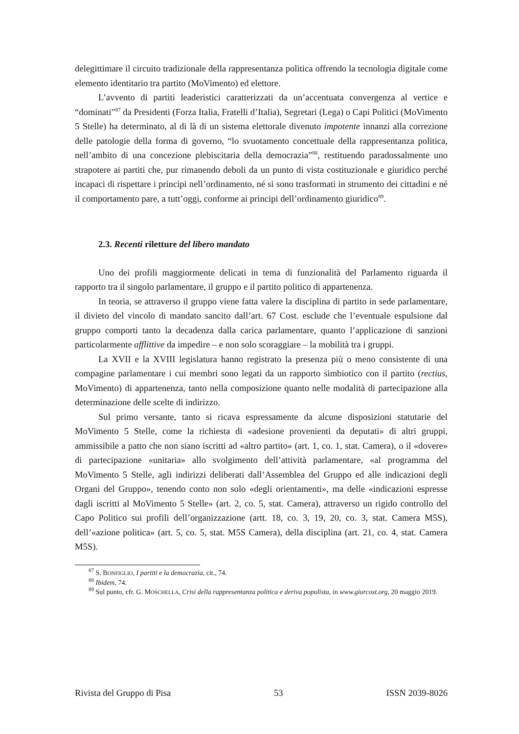delegittimare il circuito tradizionale della rappresentanza politica offrendo la tecnologia digitale come elemento identitario tra partito (MoVimento) ed elettore.
L’avvento di partiti leaderistici caratterizzati da un’accentuata convergenza al vertice e “dominati”<sup>87</sup> da Presidenti (Forza Italia, Fratelli d’Italia), Segretari (Lega) o Capi Politici (MoVimento 5 Stelle) ha determinato, al di là di un sistema elettorale divenuto impotente innanzi alla correzione delle patologie della forma di governo, “lo svuotamento concettuale della rappresentanza politica, nell’ambito di una concezione plebiscitaria della democrazia”<sup>88</sup>, restituendo paradossalmente uno strapotere ai partiti che, pur rimanendo deboli da un punto di vista costituzionale e giuridico perché incapaci di rispettare i principi nell’ordinamento, né si sono trasformati in strumento dei cittadini e né il comportamento pare, a tutt’oggi, conforme ai principi dell’ordinamento giuridico<sup>89</sup>.
2.3. Recenti riletture del libero mandato
Uno dei profili maggiormente delicati in tema di funzionalità del Parlamento riguarda il rapporto tra il singolo parlamentare, il gruppo e il partito politico di appartenenza.
In teoria, se attraverso il gruppo viene fatta valere la disciplina di partito in sede parlamentare, il divieto del vincolo di mandato sancito dall’art. 67 Cost. esclude che l’eventuale espulsione dal gruppo comporti tanto la decadenza dalla carica parlamentare, quanto l’applicazione di sanzioni particolarmente afflittive da impedire – e non solo scoraggiare – la mobilità tra i gruppi.
La XVII e la XVIII legislatura hanno registrato la presenza più o meno consistente di una compagine parlamentare i cui membri sono legati da un rapporto simbiotico con il partito (rectius, MoVimento) di appartenenza, tanto nella composizione quanto nelle modalità di partecipazione alla determinazione delle scelte di indirizzo.
Sul primo versante, tanto si ricava espressamente da alcune disposizioni statutarie del MoVimento 5 Stelle, come la richiesta di «adesione provenienti da deputati» di altri gruppi, ammissibile a patto che non siano iscritti ad «altro partito» (art. 1, co. 1, stat. Camera), o il «dovere» di partecipazione «unitaria» allo svolgimento dell’attività parlamentare, «al programma del MoVimento 5 Stelle, agli indirizzi deliberati dall’Assemblea del Gruppo ed alle indicazioni degli Organi del Gruppo», tenendo conto non solo «degli orientamenti», ma delle «indicazioni espresse dagli iscritti al MoVimento 5 Stelle» (art. 2, co. 5, stat. Camera), attraverso un rigido controllo del Capo Politico sui profili dell’organizzazione (artt. 18, co. 3, 19, 20, co. 3, stat. Camera M5S), dell’«azione politica» (art. 5, co. 5, stat. M5S Camera), della disciplina (art. 21, co. 4, stat. Camera M5S).
<sup>87</sup> S. BONFIGLIO, I partiti e la democrazia, cit., 74.
<sup>88</sup> Ibidem, 74.
<sup>89</sup> Sul punto, cfr. G. MOSCHELLA, Crisi della rappresentanza politica e deriva populista, in www.giurcost.org, 20 maggio 2019.
Rivista del Gruppo di Pisa 53 ISSN 2039-8026